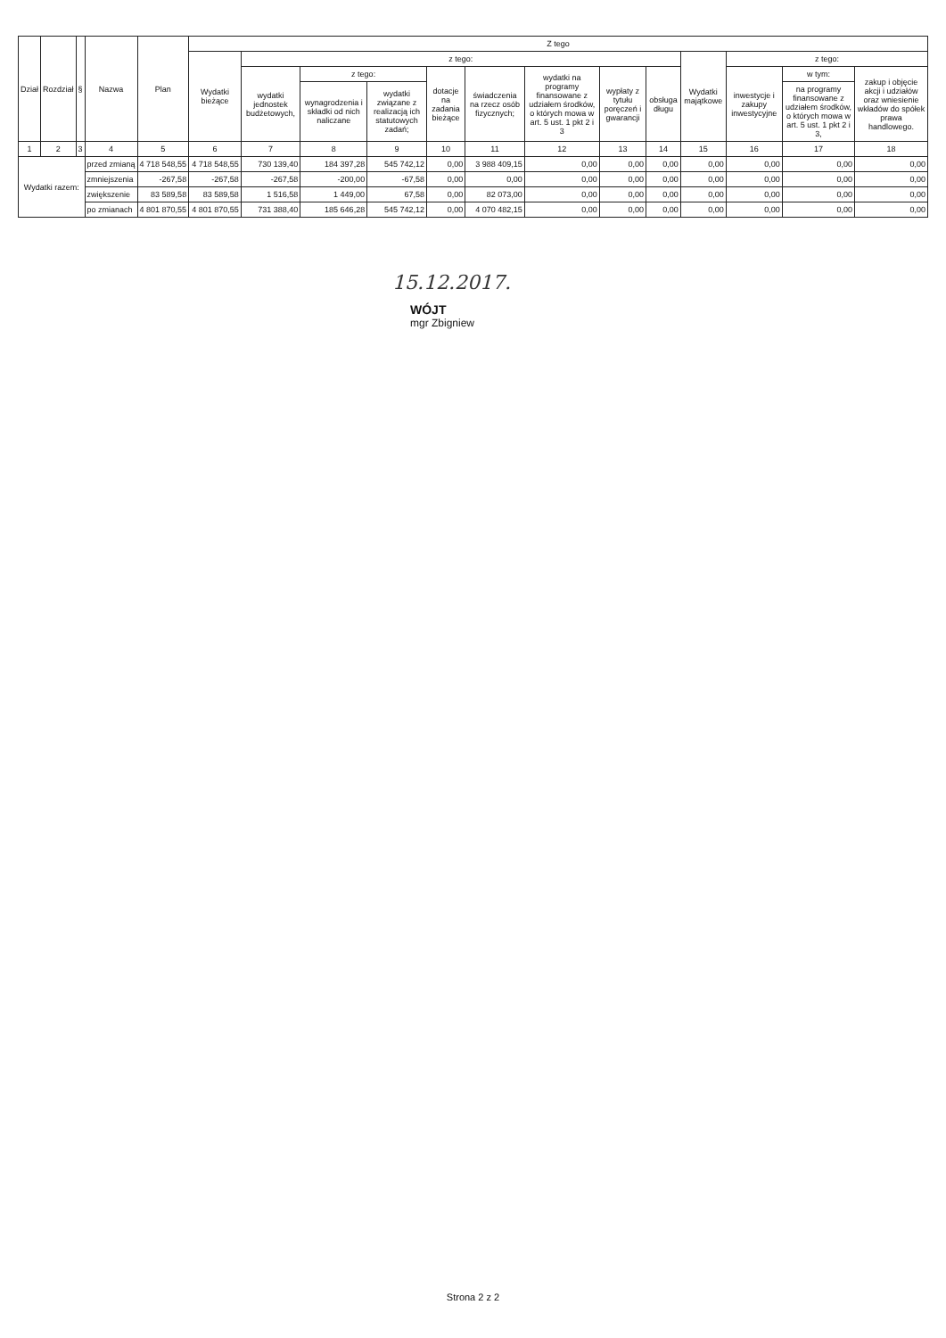| Dział | Rozdział | § | Nazwa | | Plan | Z tego | | | | | | | | | | | | |
| --- | --- | --- | --- | --- | --- | --- | --- | --- | --- | --- | --- | --- | --- | --- | --- | --- | --- | --- |
| | | | | | | Wydatki bieżące | z tego: | | | | | | | | Wydatki majątkowe | z tego: | | |
| | | | | | | | wydatki jednostek budżetowych, | z tego: | | dotacje na zadania bieżące | świadczenia na rzecz osób fizycznych; | wydatki na programy finansowane z udziałem środków, o których mowa w art. 5 ust. 1 pkt 2 i 3 | wypłaty z tytułu poręczeń i gwarancji | obsługa długu | | inwestycje i zakupy inwestycyjne | w tym: | zakup i objęcie akcji i udziałów oraz wniesienie wkładów do spółek prawa handlowego. |
| | | | | | | | | wynagrodzenia i składki od nich naliczane | wydatki związane z realizacją ich statutowych zadań; | | | | | | | | na programy finansowane z udziałem środków, o których mowa w art. 5 ust. 1 pkt 2 i 3, | |
| 1 | 2 | 3 | 4 | | 5 | 6 | 7 | 8 | 9 | 10 | 11 | 12 | 13 | 14 | 15 | 16 | 17 | 18 |
| Wydatki razem: | | | | przed zmianą | 4 718 548,55 | 4 718 548,55 | 730 139,40 | 184 397,28 | 545 742,12 | 0,00 | 3 988 409,15 | 0,00 | 0,00 | 0,00 | 0,00 | 0,00 | 0,00 | 0,00 |
| | | | | zmniejszenia | -267,58 | -267,58 | -267,58 | -200,00 | -67,58 | 0,00 | 0,00 | 0,00 | 0,00 | 0,00 | 0,00 | 0,00 | 0,00 | 0,00 |
| | | | | zwiększenie | 83 589,58 | 83 589,58 | 1 516,58 | 1 449,00 | 67,58 | 0,00 | 82 073,00 | 0,00 | 0,00 | 0,00 | 0,00 | 0,00 | 0,00 | 0,00 |
| | | | | po zmianach | 4 801 870,55 | 4 801 870,55 | 731 388,40 | 185 646,28 | 545 742,12 | 0,00 | 4 070 482,15 | 0,00 | 0,00 | 0,00 | 0,00 | 0,00 | 0,00 | 0,00 |
15.12.2017.
WÓJT
mgr Zbigniew
Strona 2 z 2